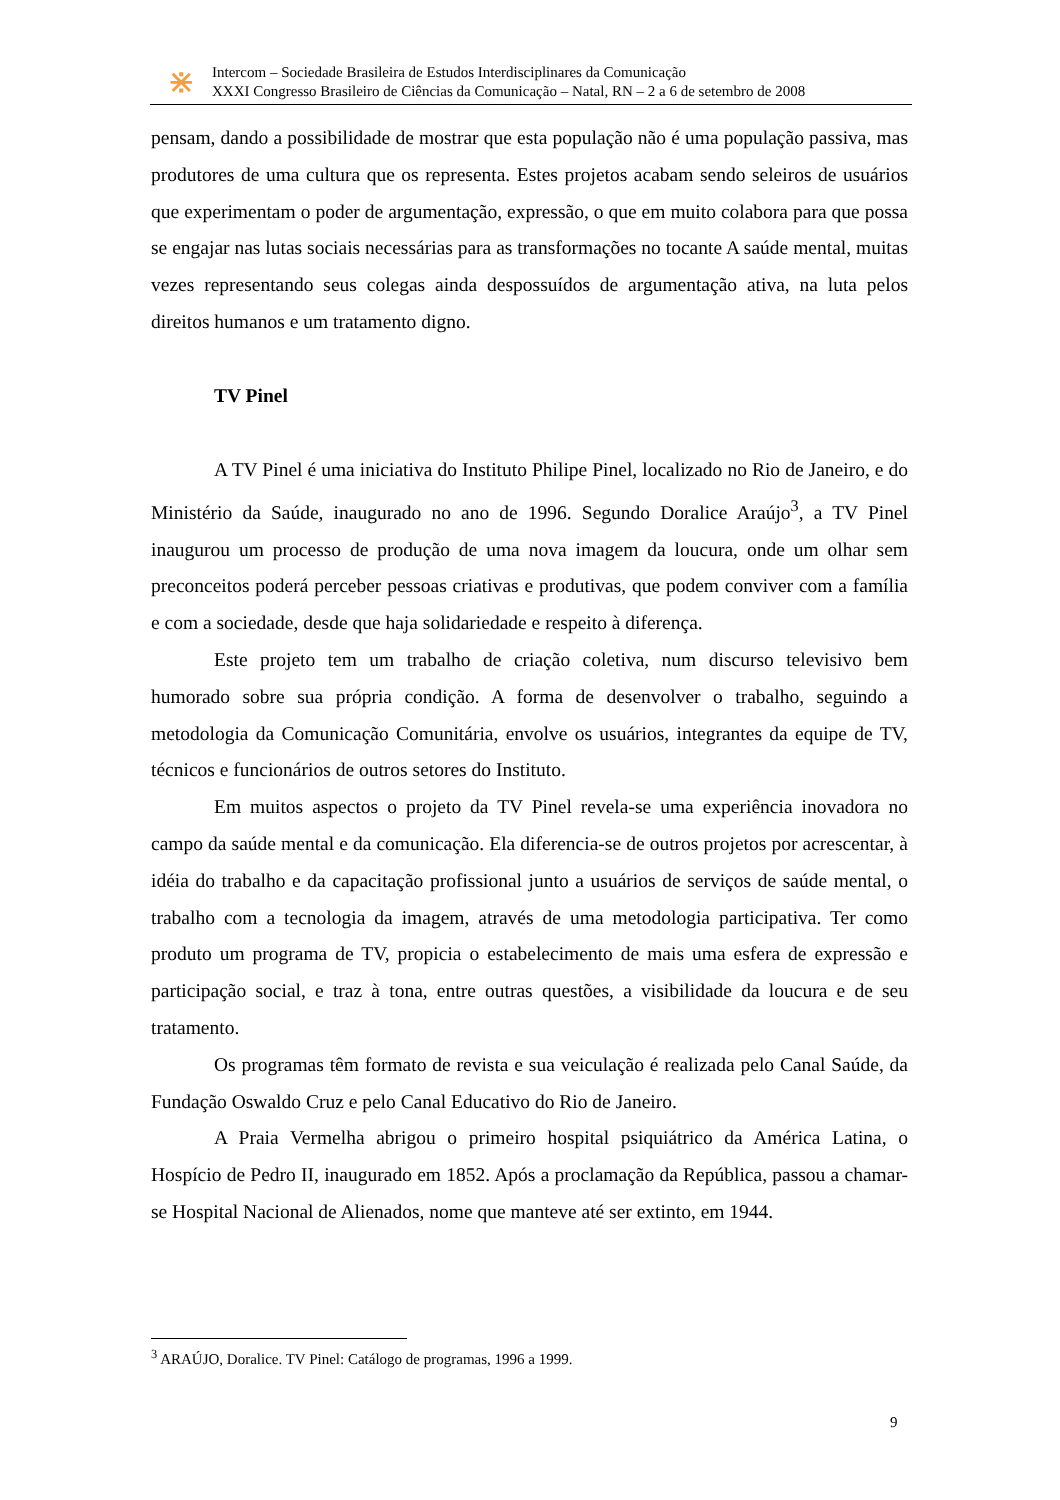⋇
Intercom – Sociedade Brasileira de Estudos Interdisciplinares da Comunicação
XXXI Congresso Brasileiro de Ciências da Comunicação – Natal, RN – 2 a 6 de setembro de 2008
pensam, dando a possibilidade de mostrar que esta população não é uma população passiva, mas produtores de uma cultura que os representa. Estes projetos acabam sendo seleiros de usuários que experimentam o poder de argumentação, expressão, o que em muito colabora para que possa se engajar nas lutas sociais necessárias para as transformações no tocante A saúde mental, muitas vezes representando seus colegas ainda despossuídos de argumentação ativa, na luta pelos direitos humanos e um tratamento digno.
TV Pinel
A TV Pinel é uma iniciativa do Instituto Philipe Pinel, localizado no Rio de Janeiro, e do Ministério da Saúde, inaugurado no ano de 1996. Segundo Doralice Araújo<sup>3</sup>, a TV Pinel inaugurou um processo de produção de uma nova imagem da loucura, onde um olhar sem preconceitos poderá perceber pessoas criativas e produtivas, que podem conviver com a família e com a sociedade, desde que haja solidariedade e respeito à diferença.
Este projeto tem um trabalho de criação coletiva, num discurso televisivo bem humorado sobre sua própria condição. A forma de desenvolver o trabalho, seguindo a metodologia da Comunicação Comunitária, envolve os usuários, integrantes da equipe de TV, técnicos e funcionários de outros setores do Instituto.
Em muitos aspectos o projeto da TV Pinel revela-se uma experiência inovadora no campo da saúde mental e da comunicação. Ela diferencia-se de outros projetos por acrescentar, à idéia do trabalho e da capacitação profissional junto a usuários de serviços de saúde mental, o trabalho com a tecnologia da imagem, através de uma metodologia participativa. Ter como produto um programa de TV, propicia o estabelecimento de mais uma esfera de expressão e participação social, e traz à tona, entre outras questões, a visibilidade da loucura e de seu tratamento.
Os programas têm formato de revista e sua veiculação é realizada pelo Canal Saúde, da Fundação Oswaldo Cruz e pelo Canal Educativo do Rio de Janeiro.
A Praia Vermelha abrigou o primeiro hospital psiquiátrico da América Latina, o Hospício de Pedro II, inaugurado em 1852. Após a proclamação da República, passou a chamar-se Hospital Nacional de Alienados, nome que manteve até ser extinto, em 1944.
<sup>3</sup> ARAÚJO, Doralice. TV Pinel: Catálogo de programas, 1996 a 1999.
9